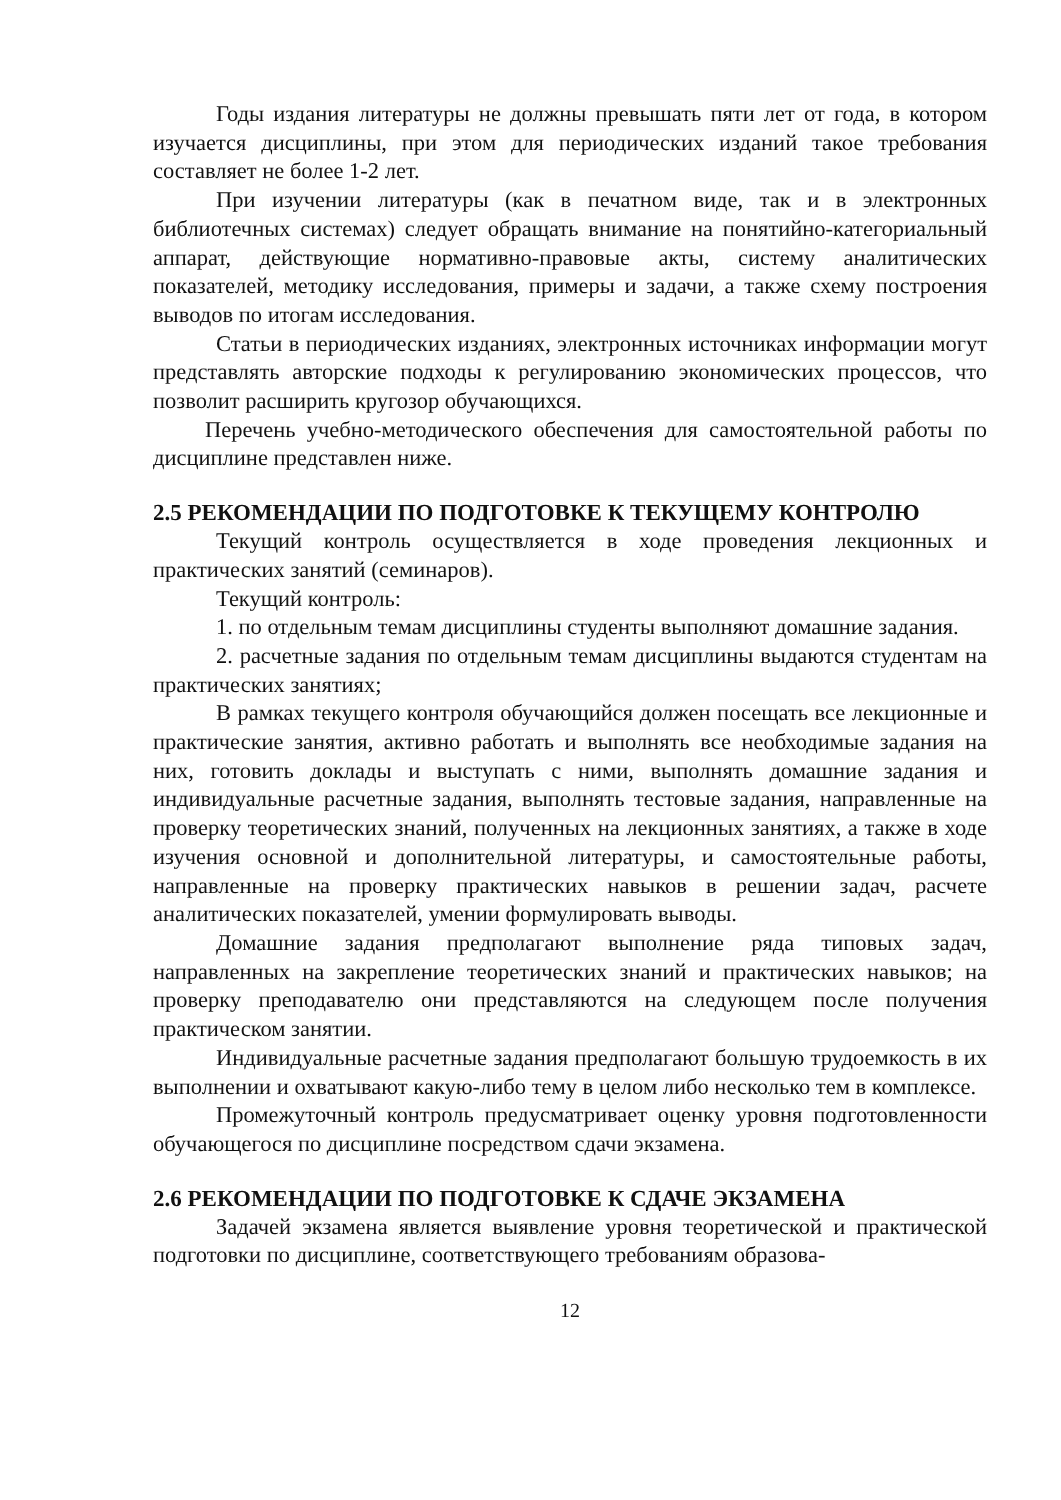Годы издания литературы не должны превышать пяти лет от года, в котором изучается дисциплины, при этом для периодических изданий такое требования составляет не более 1-2 лет.
При изучении литературы (как в печатном виде, так и в электронных библиотечных системах) следует обращать внимание на понятийно-категориальный аппарат, действующие нормативно-правовые акты, систему аналитических показателей, методику исследования, примеры и задачи, а также схему построения выводов по итогам исследования.
Статьи в периодических изданиях, электронных источниках информации могут представлять авторские подходы к регулированию экономических процессов, что позволит расширить кругозор обучающихся.
Перечень учебно-методического обеспечения для самостоятельной работы по дисциплине представлен ниже.
2.5 РЕКОМЕНДАЦИИ ПО ПОДГОТОВКЕ К ТЕКУЩЕМУ КОНТРОЛЮ
Текущий контроль осуществляется в ходе проведения лекционных и практических занятий (семинаров).
Текущий контроль:
1. по отдельным темам дисциплины студенты выполняют домашние задания.
2. расчетные задания по отдельным темам дисциплины выдаются студентам на практических занятиях;
В рамках текущего контроля обучающийся должен посещать все лекционные и практические занятия, активно работать и выполнять все необходимые задания на них, готовить доклады и выступать с ними, выполнять домашние задания и индивидуальные расчетные задания, выполнять тестовые задания, направленные на проверку теоретических знаний, полученных на лекционных занятиях, а также в ходе изучения основной и дополнительной литературы, и самостоятельные работы, направленные на проверку практических навыков в решении задач, расчете аналитических показателей, умении формулировать выводы.
Домашние задания предполагают выполнение ряда типовых задач, направленных на закрепление теоретических знаний и практических навыков; на проверку преподавателю они представляются на следующем после получения практическом занятии.
Индивидуальные расчетные задания предполагают большую трудоемкость в их выполнении и охватывают какую-либо тему в целом либо несколько тем в комплексе.
Промежуточный контроль предусматривает оценку уровня подготовленности обучающегося по дисциплине посредством сдачи экзамена.
2.6 РЕКОМЕНДАЦИИ ПО ПОДГОТОВКЕ К СДАЧЕ ЭКЗАМЕНА
Задачей экзамена является выявление уровня теоретической и практической подготовки по дисциплине, соответствующего требованиям образова-
12